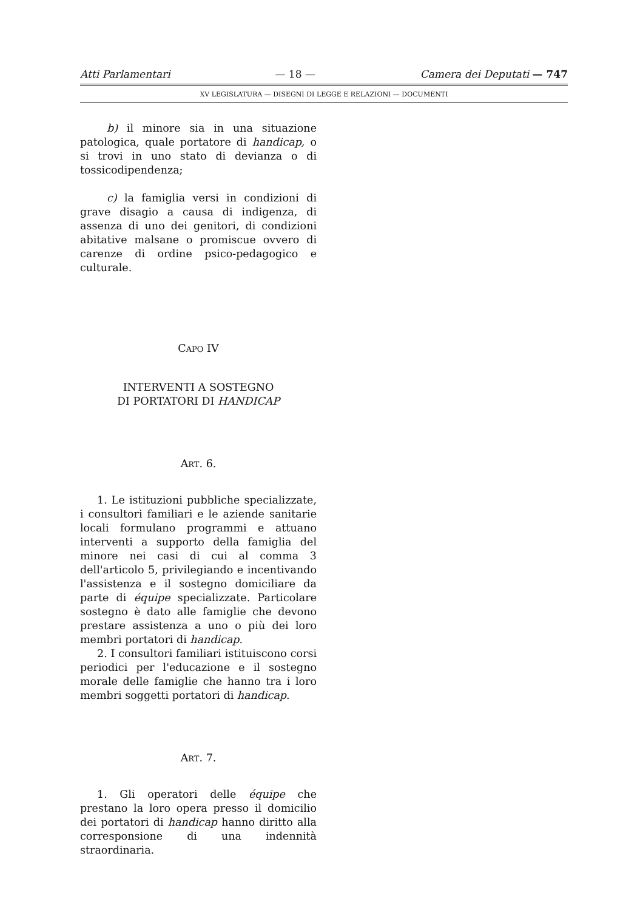Atti Parlamentari — 18 — Camera dei Deputati — 747
XV LEGISLATURA — DISEGNI DI LEGGE E RELAZIONI — DOCUMENTI
b) il minore sia in una situazione patologica, quale portatore di handicap, o si trovi in uno stato di devianza o di tossicodipendenza;
c) la famiglia versi in condizioni di grave disagio a causa di indigenza, di assenza di uno dei genitori, di condizioni abitative malsane o promiscue ovvero di carenze di ordine psico-pedagogico e culturale.
CAPO IV
INTERVENTI A SOSTEGNO
DI PORTATORI DI HANDICAP
ART. 6.
1. Le istituzioni pubbliche specializzate, i consultori familiari e le aziende sanitarie locali formulano programmi e attuano interventi a supporto della famiglia del minore nei casi di cui al comma 3 dell'articolo 5, privilegiando e incentivando l'assistenza e il sostegno domiciliare da parte di équipe specializzate. Particolare sostegno è dato alle famiglie che devono prestare assistenza a uno o più dei loro membri portatori di handicap.
2. I consultori familiari istituiscono corsi periodici per l'educazione e il sostegno morale delle famiglie che hanno tra i loro membri soggetti portatori di handicap.
ART. 7.
1. Gli operatori delle équipe che prestano la loro opera presso il domicilio dei portatori di handicap hanno diritto alla corresponsione di una indennità straordinaria.